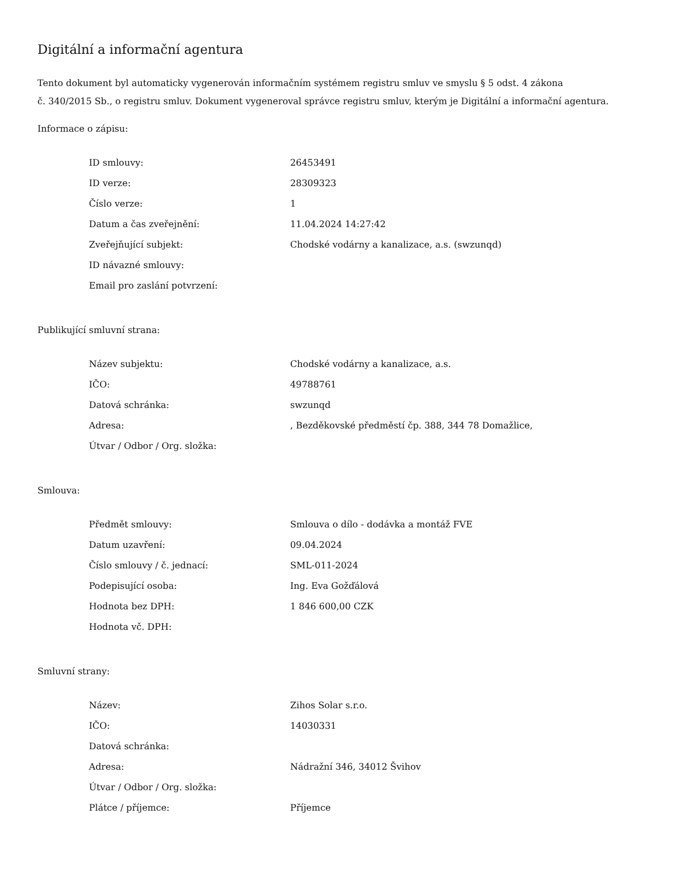Digitální a informační agentura
Tento dokument byl automaticky vygenerován informačním systémem registru smluv ve smyslu § 5 odst. 4 zákona
č. 340/2015 Sb., o registru smluv. Dokument vygeneroval správce registru smluv, kterým je Digitální a informační agentura.
Informace o zápisu:
| ID smlouvy: | 26453491 |
| ID verze: | 28309323 |
| Číslo verze: | 1 |
| Datum a čas zveřejnění: | 11.04.2024 14:27:42 |
| Zveřejňující subjekt: | Chodské vodárny a kanalizace, a.s. (swzunqd) |
| ID návazné smlouvy: | |
| Email pro zaslání potvrzení: | |
Publikující smluvní strana:
| Název subjektu: | Chodské vodárny a kanalizace, a.s. |
| IČO: | 49788761 |
| Datová schránka: | swzunqd |
| Adresa: | , Bezděkovské předměstí čp. 388, 344 78 Domažlice, |
| Útvar / Odbor / Org. složka: | |
Smlouva:
| Předmět smlouvy: | Smlouva o dílo - dodávka a montáž FVE |
| Datum uzavření: | 09.04.2024 |
| Číslo smlouvy / č. jednací: | SML-011-2024 |
| Podepisující osoba: | Ing. Eva Gožďálová |
| Hodnota bez DPH: | 1 846 600,00 CZK |
| Hodnota vč. DPH: | |
Smluvní strany:
| Název: | Zihos Solar s.r.o. |
| IČO: | 14030331 |
| Datová schránka: | |
| Adresa: | Nádražní 346, 34012 Švihov |
| Útvar / Odbor / Org. složka: | |
| Plátce / příjemce: | Příjemce |